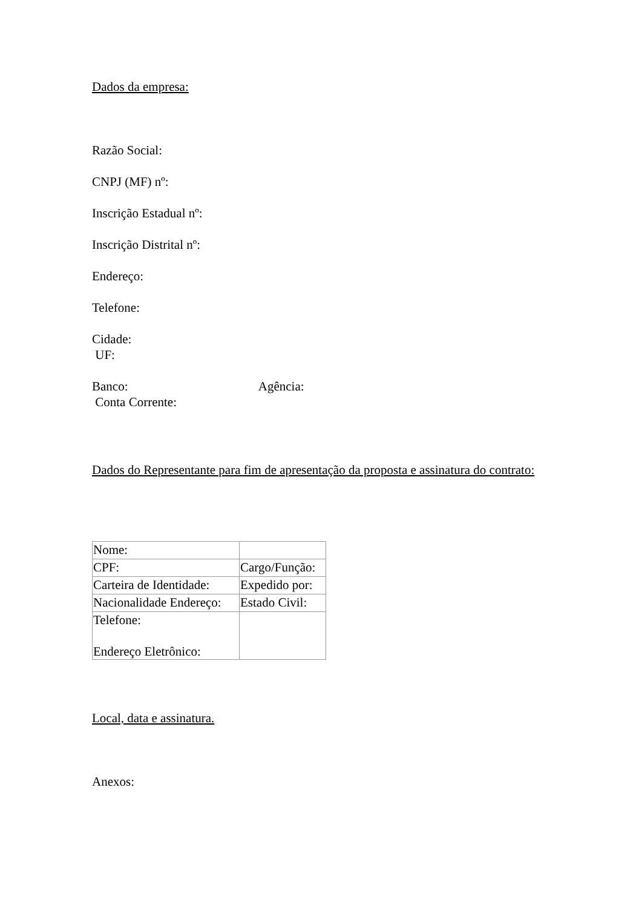Dados da empresa:
Razão Social:
CNPJ (MF) nº:
Inscrição Estadual nº:
Inscrição Distrital nº:
Endereço:
Telefone:
Cidade:
UF:
Banco: Agência:
Conta Corrente:
Dados do Representante para fim de apresentação da proposta e assinatura do contrato:
| Nome: | |
| CPF: | Cargo/Função: |
| Carteira de Identidade: | Expedido por: |
| Nacionalidade Endereço: | Estado Civil: |
| Telefone: Endereço Eletrônico: | |
Local, data e assinatura.
Anexos: